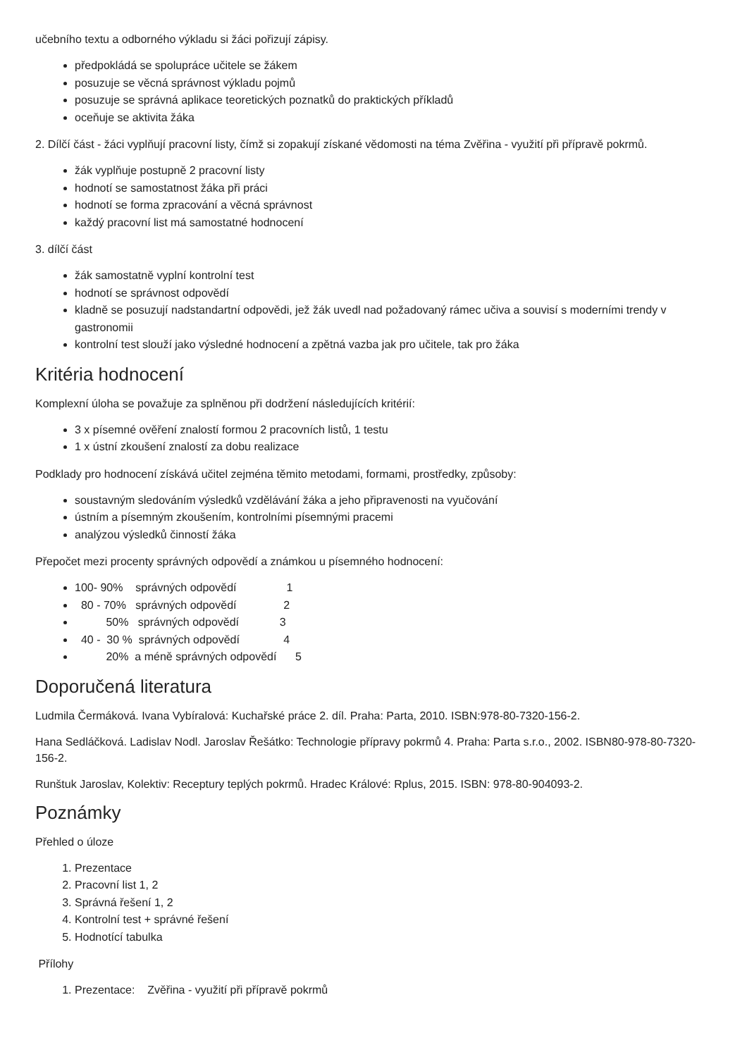učebního textu a odborného výkladu si žáci pořizují zápisy.
předpokládá se spolupráce učitele se žákem
posuzuje se věcná správnost výkladu pojmů
posuzuje se správná aplikace teoretických poznatků do praktických příkladů
oceňuje se aktivita žáka
2. Dílčí část - žáci vyplňují pracovní listy, čímž si zopakují získané vědomosti na téma Zvěřina - využití při přípravě pokrmů.
žák vyplňuje postupně 2 pracovní listy
hodnotí se samostatnost žáka při práci
hodnotí se forma zpracování a věcná správnost
každý pracovní list má samostatné hodnocení
3. dílčí část
žák samostatně vyplní kontrolní test
hodnotí se správnost odpovědí
kladně se posuzují nadstandartní odpovědi, jež žák uvedl nad požadovaný rámec učiva a souvisí s moderními trendy v gastronomii
kontrolní test slouží jako výsledné hodnocení a zpětná vazba jak pro učitele, tak pro žáka
Kritéria hodnocení
Komplexní úloha se považuje za splněnou při dodržení následujících kritérií:
3 x písemné ověření znalostí formou 2 pracovních listů, 1 testu
1 x ústní zkoušení znalostí za dobu realizace
Podklady pro hodnocení získává učitel zejména těmito metodami, formami, prostředky, způsoby:
soustavným sledováním výsledků vzdělávání žáka a jeho připravenosti na vyučování
ústním a písemným zkoušením, kontrolními písemnými pracemi
analýzou výsledků činností žáka
Přepočet mezi procenty správných odpovědí a známkou u písemného hodnocení:
100- 90%    správných odpovědí                1
  80 - 70%   správných odpovědí               2
          50%   správných odpovědí             3
  40 -  30 %  správných odpovědí              4
          20%  a méně správných odpovědí      5
Doporučená literatura
Ludmila Čermáková. Ivana Vybíralová: Kuchařské práce 2. díl. Praha: Parta, 2010. ISBN:978-80-7320-156-2.
Hana Sedláčková. Ladislav Nodl. Jaroslav Řešátko: Technologie přípravy pokrmů 4. Praha: Parta s.r.o., 2002. ISBN80-978-80-7320-156-2.
Runštuk Jaroslav, Kolektiv: Receptury teplých pokrmů. Hradec Králové: Rplus, 2015. ISBN: 978-80-904093-2.
Poznámky
Přehled o úloze
1. Prezentace
2. Pracovní list 1, 2
3. Správná řešení 1, 2
4. Kontrolní test + správné řešení
5. Hodnotící tabulka
Přílohy
1. Prezentace: Zvěřina - využití při přípravě pokrmů